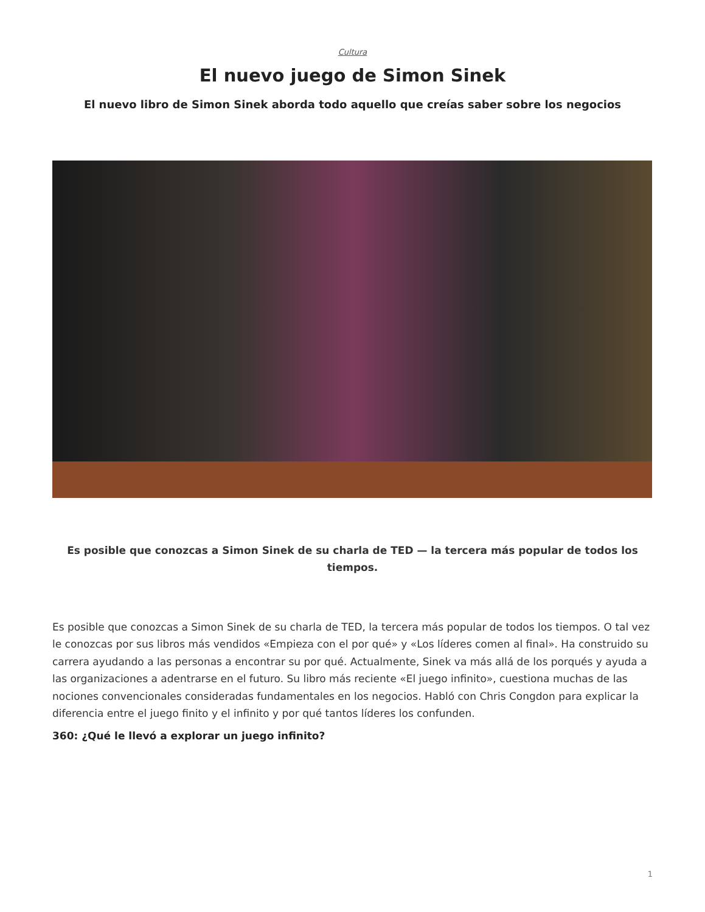Cultura
El nuevo juego de Simon Sinek
El nuevo libro de Simon Sinek aborda todo aquello que creías saber sobre los negocios
Es posible que conozcas a Simon Sinek de su charla de TED — la tercera más popular de todos los tiempos.
Es posible que conozcas a Simon Sinek de su charla de TED, la tercera más popular de todos los tiempos. O tal vez le conozcas por sus libros más vendidos «Empieza con el por qué» y «Los líderes comen al final». Ha construido su carrera ayudando a las personas a encontrar su por qué. Actualmente, Sinek va más allá de los porqués y ayuda a las organizaciones a adentrarse en el futuro. Su libro más reciente «El juego infinito», cuestiona muchas de las nociones convencionales consideradas fundamentales en los negocios. Habló con Chris Congdon para explicar la diferencia entre el juego finito y el infinito y por qué tantos líderes los confunden.
360: ¿Qué le llevó a explorar un juego infinito?
1